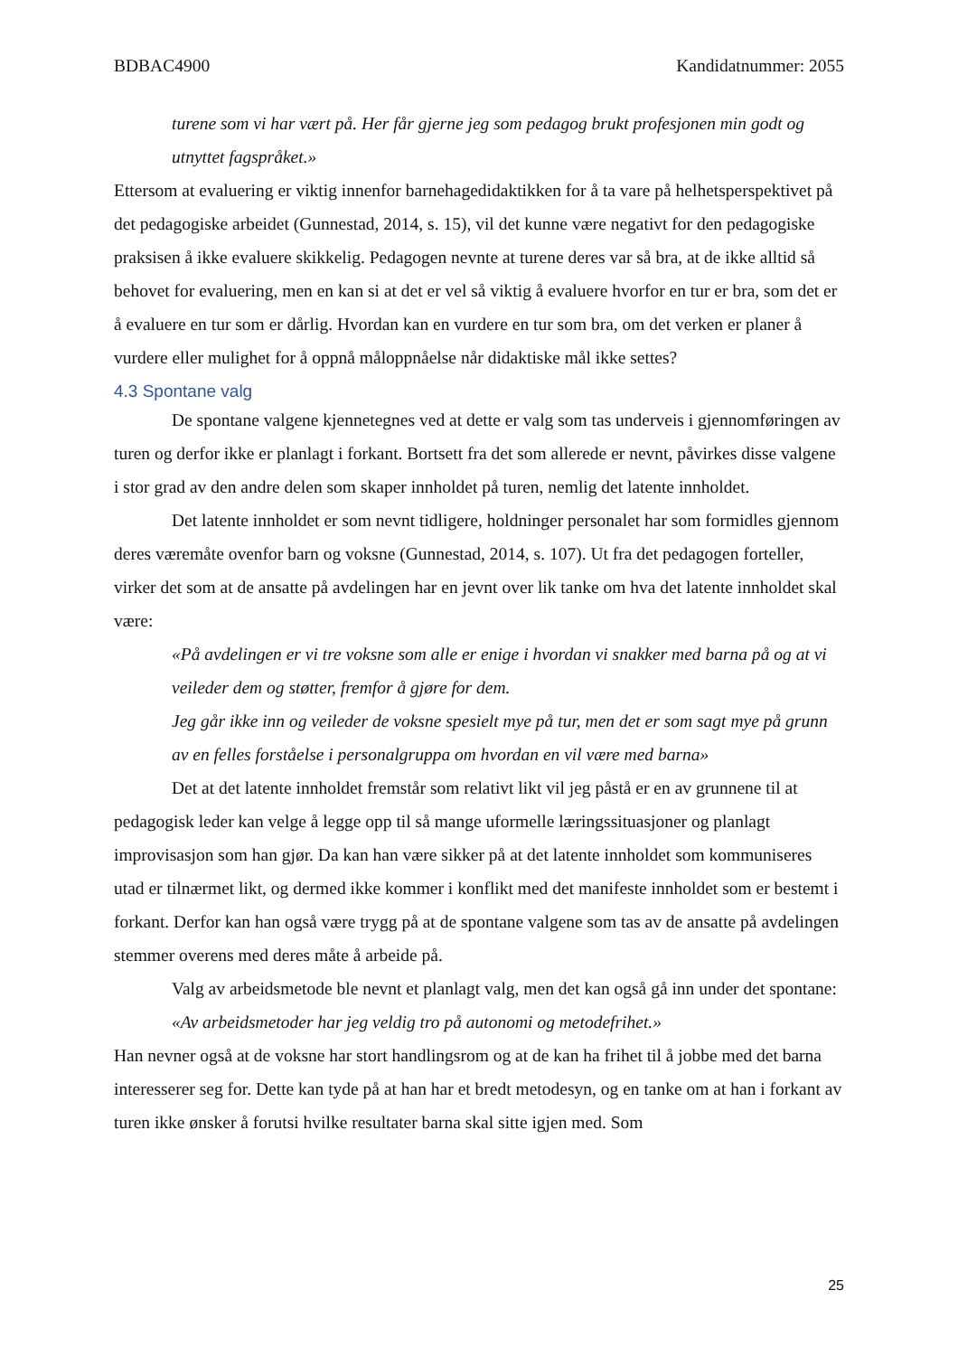BDBAC4900 Kandidatnummer: 2055
turene som vi har vært på. Her får gjerne jeg som pedagog brukt profesjonen min godt og utnyttet fagspråket.»
Ettersom at evaluering er viktig innenfor barnehagedidaktikken for å ta vare på helhetsperspektivet på det pedagogiske arbeidet (Gunnestad, 2014, s. 15), vil det kunne være negativt for den pedagogiske praksisen å ikke evaluere skikkelig. Pedagogen nevnte at turene deres var så bra, at de ikke alltid så behovet for evaluering, men en kan si at det er vel så viktig å evaluere hvorfor en tur er bra, som det er å evaluere en tur som er dårlig. Hvordan kan en vurdere en tur som bra, om det verken er planer å vurdere eller mulighet for å oppnå måloppnåelse når didaktiske mål ikke settes?
4.3 Spontane valg
De spontane valgene kjennetegnes ved at dette er valg som tas underveis i gjennomføringen av turen og derfor ikke er planlagt i forkant. Bortsett fra det som allerede er nevnt, påvirkes disse valgene i stor grad av den andre delen som skaper innholdet på turen, nemlig det latente innholdet.
Det latente innholdet er som nevnt tidligere, holdninger personalet har som formidles gjennom deres væremåte ovenfor barn og voksne (Gunnestad, 2014, s. 107). Ut fra det pedagogen forteller, virker det som at de ansatte på avdelingen har en jevnt over lik tanke om hva det latente innholdet skal være:
«På avdelingen er vi tre voksne som alle er enige i hvordan vi snakker med barna på og at vi veileder dem og støtter, fremfor å gjøre for dem.
Jeg går ikke inn og veileder de voksne spesielt mye på tur, men det er som sagt mye på grunn av en felles forståelse i personalgruppa om hvordan en vil være med barna»
Det at det latente innholdet fremstår som relativt likt vil jeg påstå er en av grunnene til at pedagogisk leder kan velge å legge opp til så mange uformelle læringssituasjoner og planlagt improvisasjon som han gjør. Da kan han være sikker på at det latente innholdet som kommuniseres utad er tilnærmet likt, og dermed ikke kommer i konflikt med det manifeste innholdet som er bestemt i forkant. Derfor kan han også være trygg på at de spontane valgene som tas av de ansatte på avdelingen stemmer overens med deres måte å arbeide på.
Valg av arbeidsmetode ble nevnt et planlagt valg, men det kan også gå inn under det spontane:
«Av arbeidsmetoder har jeg veldig tro på autonomi og metodefrihet.»
Han nevner også at de voksne har stort handlingsrom og at de kan ha frihet til å jobbe med det barna interesserer seg for. Dette kan tyde på at han har et bredt metodesyn, og en tanke om at han i forkant av turen ikke ønsker å forutsi hvilke resultater barna skal sitte igjen med. Som
25